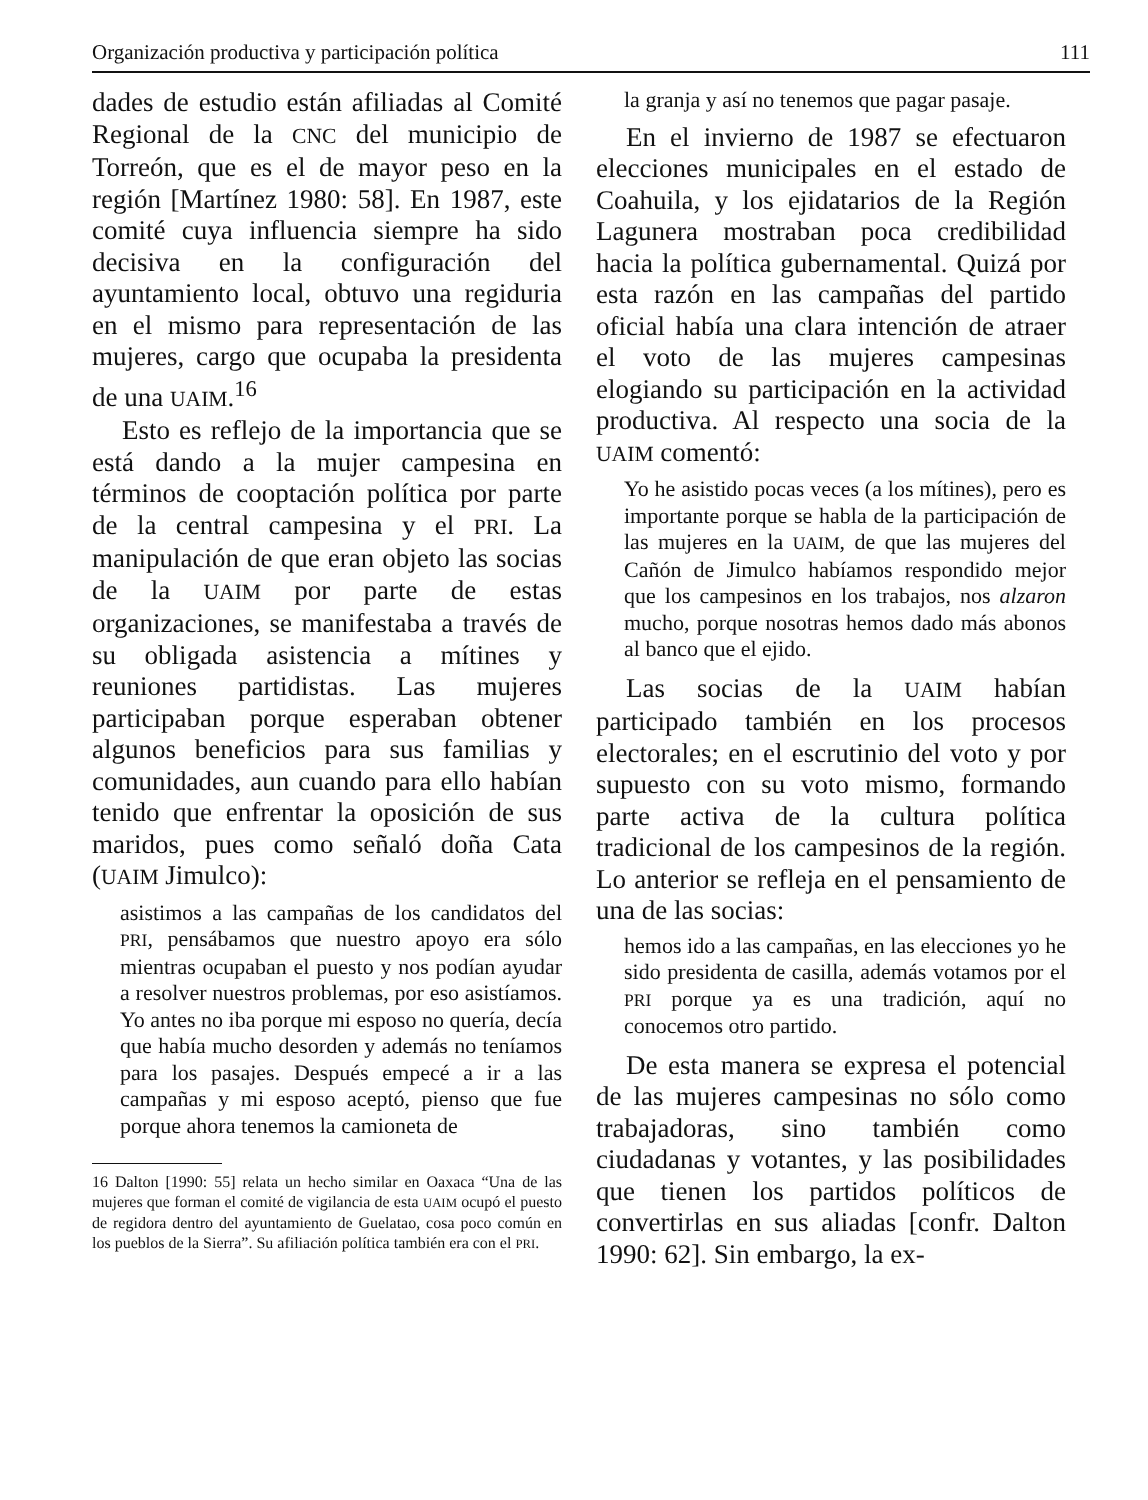Organización productiva y participación política 111
dades de estudio están afiliadas al Comité Regional de la CNC del municipio de Torreón, que es el de mayor peso en la región [Martínez 1980: 58]. En 1987, este comité cuya influencia siempre ha sido decisiva en la configuración del ayuntamiento local, obtuvo una regiduria en el mismo para representación de las mujeres, cargo que ocupaba la presidenta de una UAIM.<sup>16</sup>
Esto es reflejo de la importancia que se está dando a la mujer campesina en términos de cooptación política por parte de la central campesina y el PRI. La manipulación de que eran objeto las socias de la UAIM por parte de estas organizaciones, se manifestaba a través de su obligada asistencia a mítines y reuniones partidistas. Las mujeres participaban porque esperaban obtener algunos beneficios para sus familias y comunidades, aun cuando para ello habían tenido que enfrentar la oposición de sus maridos, pues como señaló doña Cata (UAIM Jimulco):
asistimos a las campañas de los candidatos del PRI, pensábamos que nuestro apoyo era sólo mientras ocupaban el puesto y nos podían ayudar a resolver nuestros problemas, por eso asistíamos. Yo antes no iba porque mi esposo no quería, decía que había mucho desorden y además no teníamos para los pasajes. Después empecé a ir a las campañas y mi esposo aceptó, pienso que fue porque ahora tenemos la camioneta de
16 Dalton [1990: 55] relata un hecho similar en Oaxaca “Una de las mujeres que forman el comité de vigilancia de esta UAIM ocupó el puesto de regidora dentro del ayuntamiento de Guelatao, cosa poco común en los pueblos de la Sierra”. Su afiliación política también era con el PRI.
la granja y así no tenemos que pagar pasaje.
En el invierno de 1987 se efectuaron elecciones municipales en el estado de Coahuila, y los ejidatarios de la Región Lagunera mostraban poca credibilidad hacia la política gubernamental. Quizá por esta razón en las campañas del partido oficial había una clara intención de atraer el voto de las mujeres campesinas elogiando su participación en la actividad productiva. Al respecto una socia de la UAIM comentó:
Yo he asistido pocas veces (a los mítines), pero es importante porque se habla de la participación de las mujeres en la UAIM, de que las mujeres del Cañón de Jimulco habíamos respondido mejor que los campesinos en los trabajos, nos alzaron mucho, porque nosotras hemos dado más abonos al banco que el ejido.
Las socias de la UAIM habían participado también en los procesos electorales; en el escrutinio del voto y por supuesto con su voto mismo, formando parte activa de la cultura política tradicional de los campesinos de la región. Lo anterior se refleja en el pensamiento de una de las socias:
hemos ido a las campañas, en las elecciones yo he sido presidenta de casilla, además votamos por el PRI porque ya es una tradición, aquí no conocemos otro partido.
De esta manera se expresa el potencial de las mujeres campesinas no sólo como trabajadoras, sino también como ciudadanas y votantes, y las posibilidades que tienen los partidos políticos de convertirlas en sus aliadas [confr. Dalton 1990: 62]. Sin embargo, la ex-